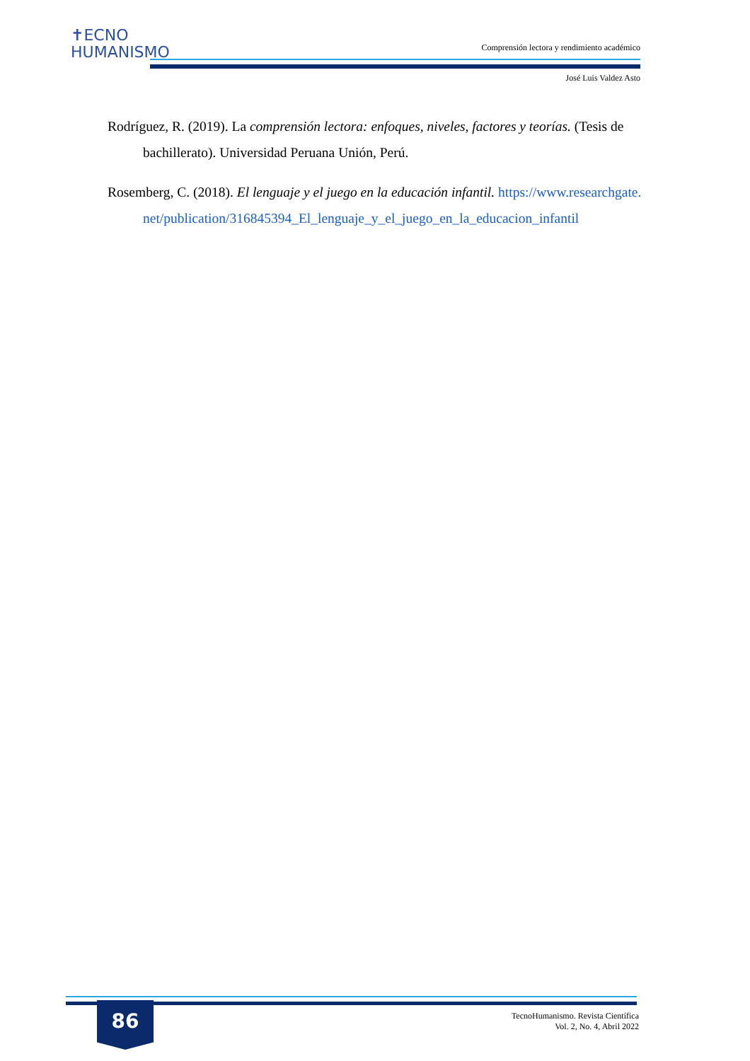✝ECNO
HUMANISMO
Comprensión lectora y rendimiento académico
José Luis Valdez Asto
Rodríguez, R. (2019). La comprensión lectora: enfoques, niveles, factores y teorías. (Tesis de bachillerato). Universidad Peruana Unión, Perú.
Rosemberg, C. (2018). El lenguaje y el juego en la educación infantil. https://www.researchgate.net/publication/316845394_El_lenguaje_y_el_juego_en_la_educacion_infantil
86
TecnoHumanismo. Revista Científica
Vol. 2, No. 4, Abril 2022